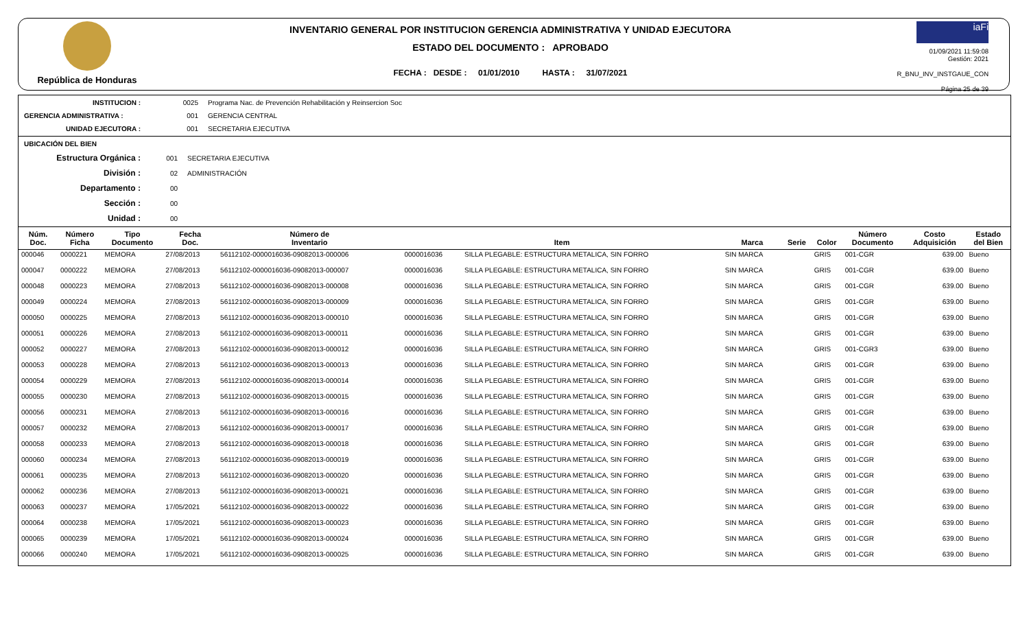República de Honduras INVENTARIO GENERAL POR INSTITUCION GERENCIA ADMINISTRATIVA Y UNIDAD EJECUTORA
ESTADO DEL DOCUMENTO : APROBADO
FECHA : DESDE : 01/01/2010 HASTA : 31/07/2021
iaFi
01/09/2021 11:59:08
Gestión: 2021
R_BNU_INV_INSTGAUE_CON
Página 25 de 39
| INSTITUCION : | 0025 | Programa Nac. de Prevención Rehabilitación y Reinsercion Soc |
| GERENCIA ADMINISTRATIVA : | 001 | GERENCIA CENTRAL |
| UNIDAD EJECUTORA : | 001 | SECRETARIA EJECUTIVA |
| UBICACIÓN DEL BIEN | | |
| Estructura Orgánica : | 001 | SECRETARIA EJECUTIVA |
| División : | 02 | ADMINISTRACIÓN |
| Departamento : | 00 | |
| Sección : | 00 | |
| Unidad : | 00 | |
| Núm. Doc. | Número Ficha | Tipo Documento | Fecha Doc. | Número de Inventario | Item | | Marca | Serie | Color | Número Documento | Costo Adquisición | Estado del Bien |
| --- | --- | --- | --- | --- | --- | --- | --- | --- | --- | --- | --- | --- |
| 000046 | 0000221 | MEMORA | 27/08/2013 | 56112102-0000016036-09082013-000006 | 0000016036 | SILLA PLEGABLE: ESTRUCTURA METALICA, SIN FORRO | SIN MARCA | | GRIS | 001-CGR | 639.00 | Bueno |
| 000047 | 0000222 | MEMORA | 27/08/2013 | 56112102-0000016036-09082013-000007 | 0000016036 | SILLA PLEGABLE: ESTRUCTURA METALICA, SIN FORRO | SIN MARCA | | GRIS | 001-CGR | 639.00 | Bueno |
| 000048 | 0000223 | MEMORA | 27/08/2013 | 56112102-0000016036-09082013-000008 | 0000016036 | SILLA PLEGABLE: ESTRUCTURA METALICA, SIN FORRO | SIN MARCA | | GRIS | 001-CGR | 639.00 | Bueno |
| 000049 | 0000224 | MEMORA | 27/08/2013 | 56112102-0000016036-09082013-000009 | 0000016036 | SILLA PLEGABLE: ESTRUCTURA METALICA, SIN FORRO | SIN MARCA | | GRIS | 001-CGR | 639.00 | Bueno |
| 000050 | 0000225 | MEMORA | 27/08/2013 | 56112102-0000016036-09082013-000010 | 0000016036 | SILLA PLEGABLE: ESTRUCTURA METALICA, SIN FORRO | SIN MARCA | | GRIS | 001-CGR | 639.00 | Bueno |
| 000051 | 0000226 | MEMORA | 27/08/2013 | 56112102-0000016036-09082013-000011 | 0000016036 | SILLA PLEGABLE: ESTRUCTURA METALICA, SIN FORRO | SIN MARCA | | GRIS | 001-CGR | 639.00 | Bueno |
| 000052 | 0000227 | MEMORA | 27/08/2013 | 56112102-0000016036-09082013-000012 | 0000016036 | SILLA PLEGABLE: ESTRUCTURA METALICA, SIN FORRO | SIN MARCA | | GRIS | 001-CGR3 | 639.00 | Bueno |
| 000053 | 0000228 | MEMORA | 27/08/2013 | 56112102-0000016036-09082013-000013 | 0000016036 | SILLA PLEGABLE: ESTRUCTURA METALICA, SIN FORRO | SIN MARCA | | GRIS | 001-CGR | 639.00 | Bueno |
| 000054 | 0000229 | MEMORA | 27/08/2013 | 56112102-0000016036-09082013-000014 | 0000016036 | SILLA PLEGABLE: ESTRUCTURA METALICA, SIN FORRO | SIN MARCA | | GRIS | 001-CGR | 639.00 | Bueno |
| 000055 | 0000230 | MEMORA | 27/08/2013 | 56112102-0000016036-09082013-000015 | 0000016036 | SILLA PLEGABLE: ESTRUCTURA METALICA, SIN FORRO | SIN MARCA | | GRIS | 001-CGR | 639.00 | Bueno |
| 000056 | 0000231 | MEMORA | 27/08/2013 | 56112102-0000016036-09082013-000016 | 0000016036 | SILLA PLEGABLE: ESTRUCTURA METALICA, SIN FORRO | SIN MARCA | | GRIS | 001-CGR | 639.00 | Bueno |
| 000057 | 0000232 | MEMORA | 27/08/2013 | 56112102-0000016036-09082013-000017 | 0000016036 | SILLA PLEGABLE: ESTRUCTURA METALICA, SIN FORRO | SIN MARCA | | GRIS | 001-CGR | 639.00 | Bueno |
| 000058 | 0000233 | MEMORA | 27/08/2013 | 56112102-0000016036-09082013-000018 | 0000016036 | SILLA PLEGABLE: ESTRUCTURA METALICA, SIN FORRO | SIN MARCA | | GRIS | 001-CGR | 639.00 | Bueno |
| 000060 | 0000234 | MEMORA | 27/08/2013 | 56112102-0000016036-09082013-000019 | 0000016036 | SILLA PLEGABLE: ESTRUCTURA METALICA, SIN FORRO | SIN MARCA | | GRIS | 001-CGR | 639.00 | Bueno |
| 000061 | 0000235 | MEMORA | 27/08/2013 | 56112102-0000016036-09082013-000020 | 0000016036 | SILLA PLEGABLE: ESTRUCTURA METALICA, SIN FORRO | SIN MARCA | | GRIS | 001-CGR | 639.00 | Bueno |
| 000062 | 0000236 | MEMORA | 27/08/2013 | 56112102-0000016036-09082013-000021 | 0000016036 | SILLA PLEGABLE: ESTRUCTURA METALICA, SIN FORRO | SIN MARCA | | GRIS | 001-CGR | 639.00 | Bueno |
| 000063 | 0000237 | MEMORA | 17/05/2021 | 56112102-0000016036-09082013-000022 | 0000016036 | SILLA PLEGABLE: ESTRUCTURA METALICA, SIN FORRO | SIN MARCA | | GRIS | 001-CGR | 639.00 | Bueno |
| 000064 | 0000238 | MEMORA | 17/05/2021 | 56112102-0000016036-09082013-000023 | 0000016036 | SILLA PLEGABLE: ESTRUCTURA METALICA, SIN FORRO | SIN MARCA | | GRIS | 001-CGR | 639.00 | Bueno |
| 000065 | 0000239 | MEMORA | 17/05/2021 | 56112102-0000016036-09082013-000024 | 0000016036 | SILLA PLEGABLE: ESTRUCTURA METALICA, SIN FORRO | SIN MARCA | | GRIS | 001-CGR | 639.00 | Bueno |
| 000066 | 0000240 | MEMORA | 17/05/2021 | 56112102-0000016036-09082013-000025 | 0000016036 | SILLA PLEGABLE: ESTRUCTURA METALICA, SIN FORRO | SIN MARCA | | GRIS | 001-CGR | 639.00 | Bueno |